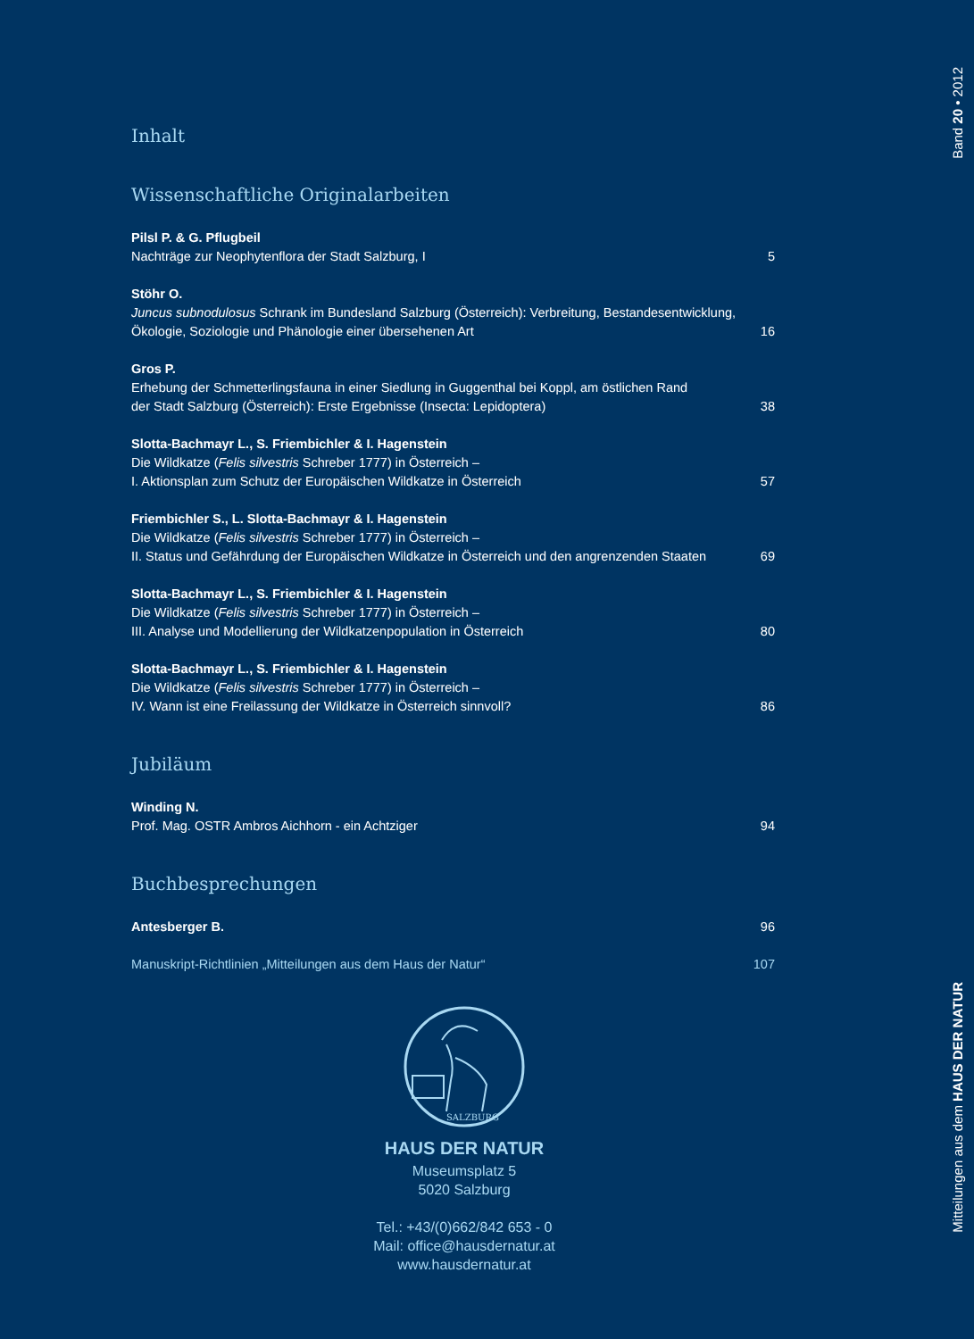Band 20 • 2012
Mitteilungen aus dem HAUS DER NATUR
Inhalt
Wissenschaftliche Originalarbeiten
Pilsl P. & G. Pflugbeil
Nachträge zur Neophytenflora der Stadt Salzburg, I 5
Stöhr O.
Juncus subnodulosus Schrank im Bundesland Salzburg (Österreich): Verbreitung, Bestandesentwicklung,
Ökologie, Soziologie und Phänologie einer übersehenen Art 16
Gros P.
Erhebung der Schmetterlingsfauna in einer Siedlung in Guggenthal bei Koppl, am östlichen Rand
der Stadt Salzburg (Österreich): Erste Ergebnisse (Insecta: Lepidoptera) 38
Slotta-Bachmayr L., S. Friembichler & I. Hagenstein
Die Wildkatze (Felis silvestris Schreber 1777) in Österreich –
I. Aktionsplan zum Schutz der Europäischen Wildkatze in Österreich 57
Friembichler S., L. Slotta-Bachmayr & I. Hagenstein
Die Wildkatze (Felis silvestris Schreber 1777) in Österreich –
II. Status und Gefährdung der Europäischen Wildkatze in Österreich und den angrenzenden Staaten 69
Slotta-Bachmayr L., S. Friembichler & I. Hagenstein
Die Wildkatze (Felis silvestris Schreber 1777) in Österreich –
III. Analyse und Modellierung der Wildkatzenpopulation in Österreich 80
Slotta-Bachmayr L., S. Friembichler & I. Hagenstein
Die Wildkatze (Felis silvestris Schreber 1777) in Österreich –
IV. Wann ist eine Freilassung der Wildkatze in Österreich sinnvoll? 86
Jubiläum
Winding N.
Prof. Mag. OSTR Ambros Aichhorn - ein Achtziger 94
Buchbesprechungen
Antesberger B. 96
Manuskript-Richtlinien „Mitteilungen aus dem Haus der Natur“107
SALZBURG
HAUS DER NATUR
Museumsplatz 5
5020 Salzburg
Tel.: +43/(0)662/842 653 - 0
Mail: office@hausdernatur.at
www.hausdernatur.at